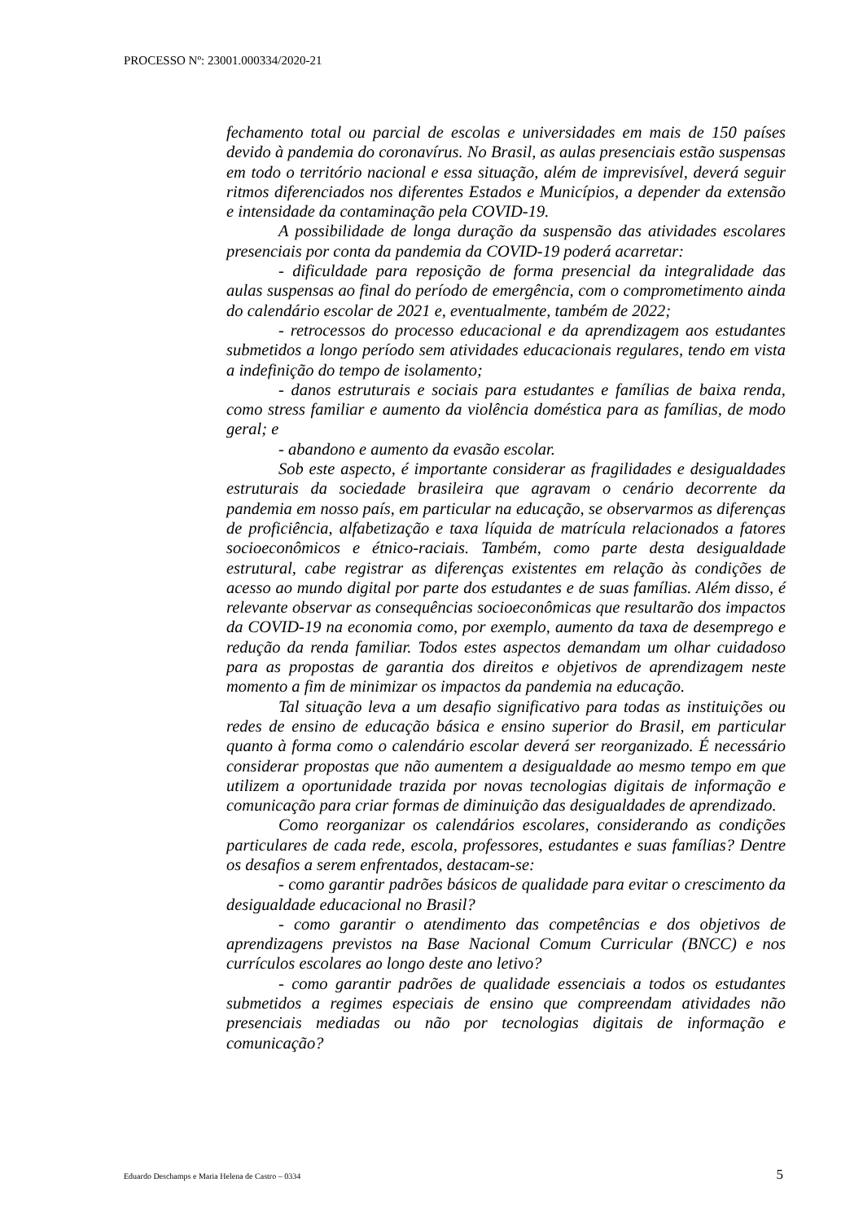PROCESSO Nº: 23001.000334/2020-21
fechamento total ou parcial de escolas e universidades em mais de 150 países devido à pandemia do coronavírus. No Brasil, as aulas presenciais estão suspensas em todo o território nacional e essa situação, além de imprevisível, deverá seguir ritmos diferenciados nos diferentes Estados e Municípios, a depender da extensão e intensidade da contaminação pela COVID-19.
A possibilidade de longa duração da suspensão das atividades escolares presenciais por conta da pandemia da COVID-19 poderá acarretar:
- dificuldade para reposição de forma presencial da integralidade das aulas suspensas ao final do período de emergência, com o comprometimento ainda do calendário escolar de 2021 e, eventualmente, também de 2022;
- retrocessos do processo educacional e da aprendizagem aos estudantes submetidos a longo período sem atividades educacionais regulares, tendo em vista a indefinição do tempo de isolamento;
- danos estruturais e sociais para estudantes e famílias de baixa renda, como stress familiar e aumento da violência doméstica para as famílias, de modo geral; e
- abandono e aumento da evasão escolar.
Sob este aspecto, é importante considerar as fragilidades e desigualdades estruturais da sociedade brasileira que agravam o cenário decorrente da pandemia em nosso país, em particular na educação, se observarmos as diferenças de proficiência, alfabetização e taxa líquida de matrícula relacionados a fatores socioeconômicos e étnico-raciais. Também, como parte desta desigualdade estrutural, cabe registrar as diferenças existentes em relação às condições de acesso ao mundo digital por parte dos estudantes e de suas famílias. Além disso, é relevante observar as consequências socioeconômicas que resultarão dos impactos da COVID-19 na economia como, por exemplo, aumento da taxa de desemprego e redução da renda familiar. Todos estes aspectos demandam um olhar cuidadoso para as propostas de garantia dos direitos e objetivos de aprendizagem neste momento a fim de minimizar os impactos da pandemia na educação.
Tal situação leva a um desafio significativo para todas as instituições ou redes de ensino de educação básica e ensino superior do Brasil, em particular quanto à forma como o calendário escolar deverá ser reorganizado. É necessário considerar propostas que não aumentem a desigualdade ao mesmo tempo em que utilizem a oportunidade trazida por novas tecnologias digitais de informação e comunicação para criar formas de diminuição das desigualdades de aprendizado.
Como reorganizar os calendários escolares, considerando as condições particulares de cada rede, escola, professores, estudantes e suas famílias? Dentre os desafios a serem enfrentados, destacam-se:
- como garantir padrões básicos de qualidade para evitar o crescimento da desigualdade educacional no Brasil?
- como garantir o atendimento das competências e dos objetivos de aprendizagens previstos na Base Nacional Comum Curricular (BNCC) e nos currículos escolares ao longo deste ano letivo?
- como garantir padrões de qualidade essenciais a todos os estudantes submetidos a regimes especiais de ensino que compreendam atividades não presenciais mediadas ou não por tecnologias digitais de informação e comunicação?
Eduardo Deschamps e Maria Helena de Castro – 0334 5